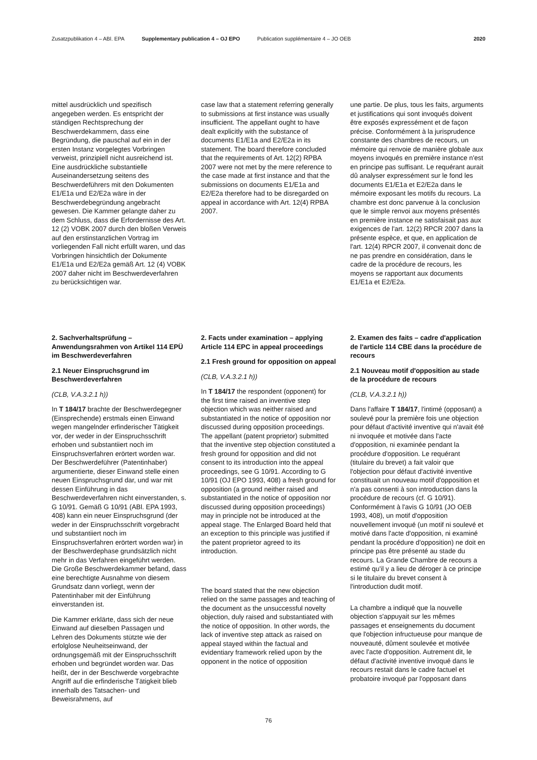Zusatzpublikation 4 – ABl. EPA Supplementary publication 4 – OJ EPO Publication supplémentaire 4 – JO OEB 2020
mittel ausdrücklich und spezifisch angegeben werden. Es entspricht der ständigen Rechtsprechung der Beschwerdekammern, dass eine Begründung, die pauschal auf ein in der ersten Instanz vorgelegtes Vorbringen verweist, prinzipiell nicht ausreichend ist. Eine ausdrückliche substantielle Auseinandersetzung seitens des Beschwerdeführers mit den Dokumenten E1/E1a und E2/E2a wäre in der Beschwerdebegründung angebracht gewesen. Die Kammer gelangte daher zu dem Schluss, dass die Erfordernisse des Art. 12 (2) VOBK 2007 durch den bloßen Verweis auf den erstinstanzlichen Vortrag im vorliegenden Fall nicht erfüllt waren, und das Vorbringen hinsichtlich der Dokumente E1/E1a und E2/E2a gemäß Art. 12 (4) VOBK 2007 daher nicht im Beschwerdeverfahren zu berücksichtigen war.
case law that a statement referring generally to submissions at first instance was usually insufficient. The appellant ought to have dealt explicitly with the substance of documents E1/E1a and E2/E2a in its statement. The board therefore concluded that the requirements of Art. 12(2) RPBA 2007 were not met by the mere reference to the case made at first instance and that the submissions on documents E1/E1a and E2/E2a therefore had to be disregarded on appeal in accordance with Art. 12(4) RPBA 2007.
une partie. De plus, tous les faits, arguments et justifications qui sont invoqués doivent être exposés expressément et de façon précise. Conformément à la jurisprudence constante des chambres de recours, un mémoire qui renvoie de manière globale aux moyens invoqués en première instance n'est en principe pas suffisant. Le requérant aurait dû analyser expressément sur le fond les documents E1/E1a et E2/E2a dans le mémoire exposant les motifs du recours. La chambre est donc parvenue à la conclusion que le simple renvoi aux moyens présentés en première instance ne satisfaisait pas aux exigences de l'art. 12(2) RPCR 2007 dans la présente espèce, et que, en application de l'art. 12(4) RPCR 2007, il convenait donc de ne pas prendre en considération, dans le cadre de la procédure de recours, les moyens se rapportant aux documents E1/E1a et E2/E2a.
2. Sachverhaltsprüfung – Anwendungsrahmen von Artikel 114 EPÜ im Beschwerdeverfahren
2.1 Neuer Einspruchsgrund im Beschwerdeverfahren
(CLB, V.A.3.2.1 h))
In T 184/17 brachte der Beschwerdegegner (Einsprechende) erstmals einen Einwand wegen mangelnder erfinderischer Tätigkeit vor, der weder in der Einspruchsschrift erhoben und substantiiert noch im Einspruchsverfahren erörtert worden war. Der Beschwerdeführer (Patentinhaber) argumentierte, dieser Einwand stelle einen neuen Einspruchsgrund dar, und war mit dessen Einführung in das Beschwerdeverfahren nicht einverstanden, s. G 10/91. Gemäß G 10/91 (ABl. EPA 1993, 408) kann ein neuer Einspruchsgrund (der weder in der Einspruchsschrift vorgebracht und substantiiert noch im Einspruchsverfahren erörtert worden war) in der Beschwerdephase grundsätzlich nicht mehr in das Verfahren eingeführt werden. Die Große Beschwerdekammer befand, dass eine berechtigte Ausnahme von diesem Grundsatz dann vorliegt, wenn der Patentinhaber mit der Einführung einverstanden ist.
Die Kammer erklärte, dass sich der neue Einwand auf dieselben Passagen und Lehren des Dokuments stützte wie der erfolglose Neuheitseinwand, der ordnungsgemäß mit der Einspruchsschrift erhoben und begründet worden war. Das heißt, der in der Beschwerde vorgebrachte Angriff auf die erfinderische Tätigkeit blieb innerhalb des Tatsachen- und Beweisrahmens, auf
2. Facts under examination – applying Article 114 EPC in appeal proceedings
2.1 Fresh ground for opposition on appeal
(CLB, V.A.3.2.1 h))
In T 184/17 the respondent (opponent) for the first time raised an inventive step objection which was neither raised and substantiated in the notice of opposition nor discussed during opposition proceedings. The appellant (patent proprietor) submitted that the inventive step objection constituted a fresh ground for opposition and did not consent to its introduction into the appeal proceedings, see G 10/91. According to G 10/91 (OJ EPO 1993, 408) a fresh ground for opposition (a ground neither raised and substantiated in the notice of opposition nor discussed during opposition proceedings) may in principle not be introduced at the appeal stage. The Enlarged Board held that an exception to this principle was justified if the patent proprietor agreed to its introduction.
The board stated that the new objection relied on the same passages and teaching of the document as the unsuccessful novelty objection, duly raised and substantiated with the notice of opposition. In other words, the lack of inventive step attack as raised on appeal stayed within the factual and evidentiary framework relied upon by the opponent in the notice of opposition
2. Examen des faits – cadre d'application de l'article 114 CBE dans la procédure de recours
2.1 Nouveau motif d'opposition au stade de la procédure de recours
(CLB, V.A.3.2.1 h))
Dans l'affaire T 184/17, l'intimé (opposant) a soulevé pour la première fois une objection pour défaut d'activité inventive qui n'avait été ni invoquée et motivée dans l'acte d'opposition, ni examinée pendant la procédure d'opposition. Le requérant (titulaire du brevet) a fait valoir que l'objection pour défaut d'activité inventive constituait un nouveau motif d'opposition et n'a pas consenti à son introduction dans la procédure de recours (cf. G 10/91). Conformément à l'avis G 10/91 (JO OEB 1993, 408), un motif d'opposition nouvellement invoqué (un motif ni soulevé et motivé dans l'acte d'opposition, ni examiné pendant la procédure d'opposition) ne doit en principe pas être présenté au stade du recours. La Grande Chambre de recours a estimé qu'il y a lieu de déroger à ce principe si le titulaire du brevet consent à l'introduction dudit motif.
La chambre a indiqué que la nouvelle objection s'appuyait sur les mêmes passages et enseignements du document que l'objection infructueuse pour manque de nouveauté, dûment soulevée et motivée avec l'acte d'opposition. Autrement dit, le défaut d'activité inventive invoqué dans le recours restait dans le cadre factuel et probatoire invoqué par l'opposant dans
76